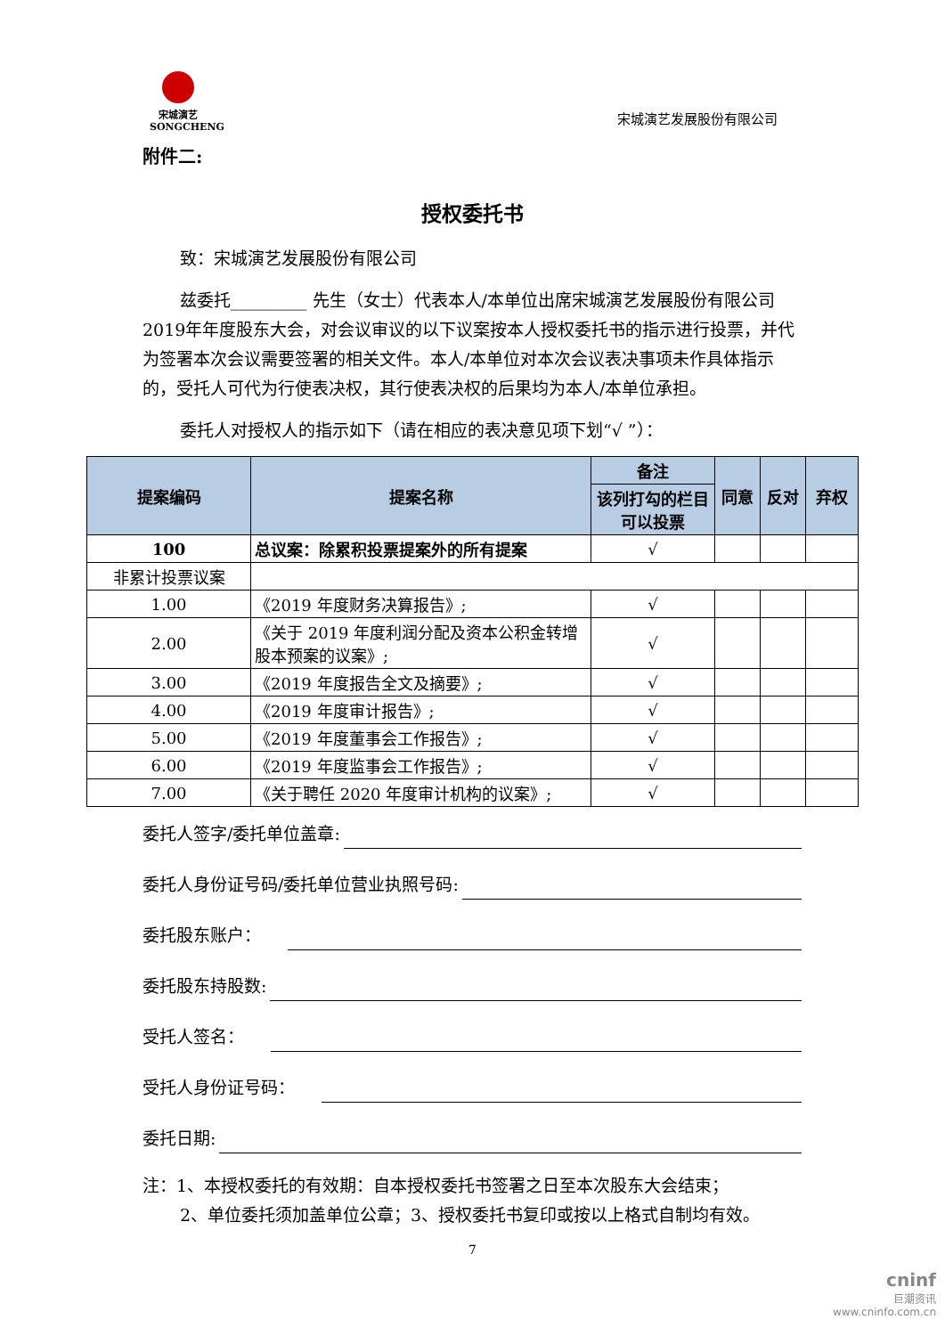宋城演艺
SONGCHENG
宋城演艺发展股份有限公司
附件二:
授权委托书
致：宋城演艺发展股份有限公司
兹委托_________ 先生（女士）代表本人/本单位出席宋城演艺发展股份有限公司2019年年度股东大会，对会议审议的以下议案按本人授权委托书的指示进行投票，并代为签署本次会议需要签署的相关文件。本人/本单位对本次会议表决事项未作具体指示的，受托人可代为行使表决权，其行使表决权的后果均为本人/本单位承担。
委托人对授权人的指示如下（请在相应的表决意见项下划“√ ”）：
| 提案编码 | 提案名称 | 备注 | 同意 | 反对 | 弃权 |
| --- | --- | --- | --- | --- | --- |
| | | 该列打勾的栏目可以投票 | | | |
| 100 | 总议案：除累积投票提案外的所有提案 | √ | | | |
| 非累计投票议案 | | | | | |
| 1.00 | 《2019 年度财务决算报告》; | √ | | | |
| 2.00 | 《关于 2019 年度利润分配及资本公积金转增股本预案的议案》; | √ | | | |
| 3.00 | 《2019 年度报告全文及摘要》; | √ | | | |
| 4.00 | 《2019 年度审计报告》; | √ | | | |
| 5.00 | 《2019 年度董事会工作报告》; | √ | | | |
| 6.00 | 《2019 年度监事会工作报告》; | √ | | | |
| 7.00 | 《关于聘任 2020 年度审计机构的议案》; | √ | | | |
委托人签字/委托单位盖章:
委托人身份证号码/委托单位营业执照号码:
委托股东账户：
委托股东持股数:
受托人签名：
受托人身份证号码：
委托日期:
注：1、本授权委托的有效期：自本授权委托书签署之日至本次股东大会结束；
2、单位委托须加盖单位公章；3、授权委托书复印或按以上格式自制均有效。
7
cninf
巨潮资讯
www.cninfo.com.cn